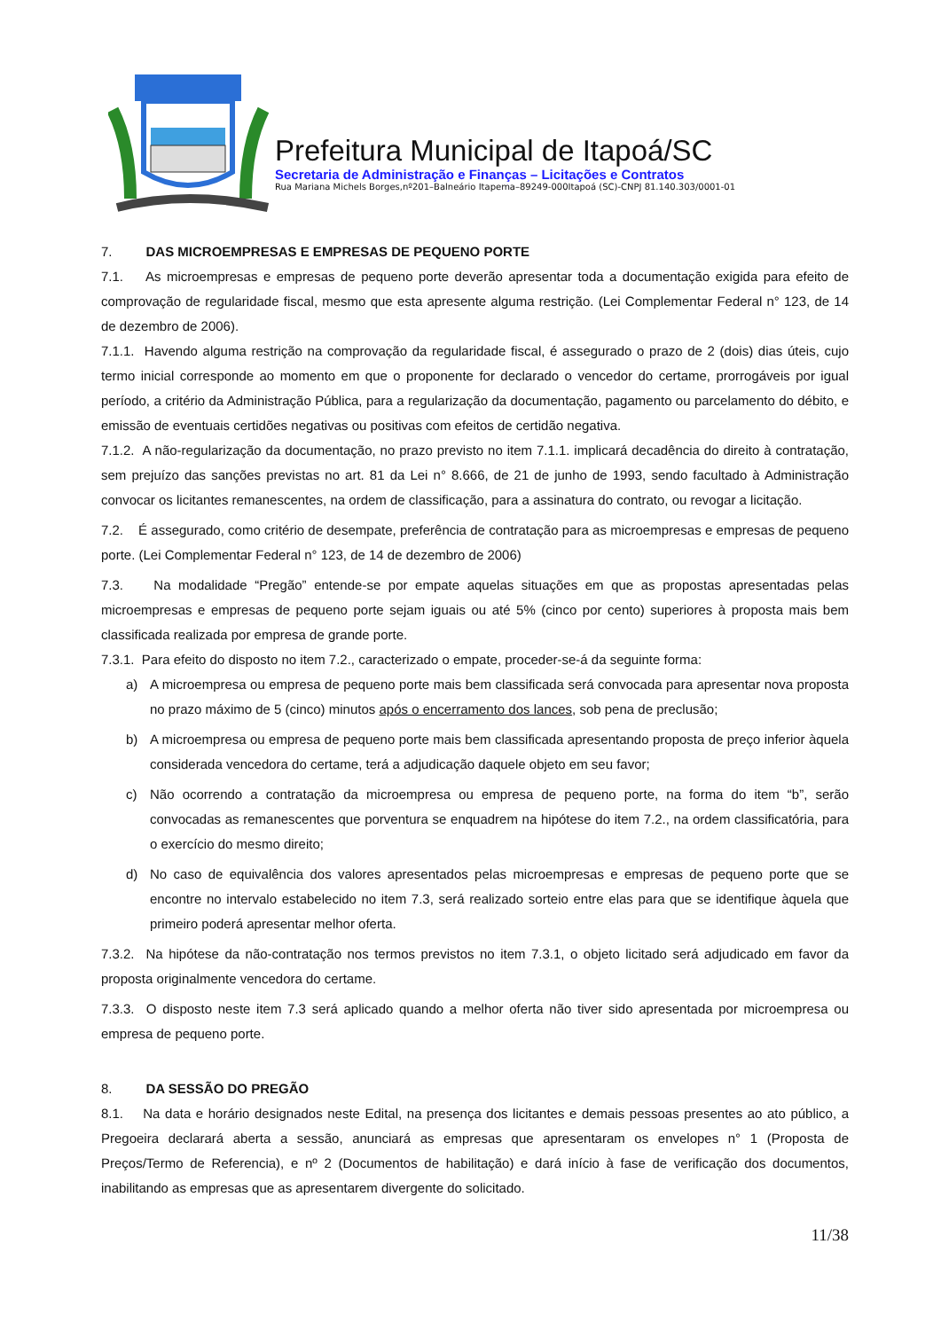Prefeitura Municipal de Itapoá/SC
Secretaria de Administração e Finanças – Licitações e Contratos
Rua Mariana Michels Borges,nº201–Balneário Itapema–89249-000Itapoá (SC)-CNPJ 81.140.303/0001-01
7. DAS MICROEMPRESAS E EMPRESAS DE PEQUENO PORTE
7.1. As microempresas e empresas de pequeno porte deverão apresentar toda a documentação exigida para efeito de comprovação de regularidade fiscal, mesmo que esta apresente alguma restrição. (Lei Complementar Federal n° 123, de 14 de dezembro de 2006).
7.1.1. Havendo alguma restrição na comprovação da regularidade fiscal, é assegurado o prazo de 2 (dois) dias úteis, cujo termo inicial corresponde ao momento em que o proponente for declarado o vencedor do certame, prorrogáveis por igual período, a critério da Administração Pública, para a regularização da documentação, pagamento ou parcelamento do débito, e emissão de eventuais certidões negativas ou positivas com efeitos de certidão negativa.
7.1.2. A não-regularização da documentação, no prazo previsto no item 7.1.1. implicará decadência do direito à contratação, sem prejuízo das sanções previstas no art. 81 da Lei n° 8.666, de 21 de junho de 1993, sendo facultado à Administração convocar os licitantes remanescentes, na ordem de classificação, para a assinatura do contrato, ou revogar a licitação.
7.2. É assegurado, como critério de desempate, preferência de contratação para as microempresas e empresas de pequeno porte. (Lei Complementar Federal n° 123, de 14 de dezembro de 2006)
7.3. Na modalidade “Pregão” entende-se por empate aquelas situações em que as propostas apresentadas pelas microempresas e empresas de pequeno porte sejam iguais ou até 5% (cinco por cento) superiores à proposta mais bem classificada realizada por empresa de grande porte.
7.3.1. Para efeito do disposto no item 7.2., caracterizado o empate, proceder-se-á da seguinte forma:
a) A microempresa ou empresa de pequeno porte mais bem classificada será convocada para apresentar nova proposta no prazo máximo de 5 (cinco) minutos após o encerramento dos lances, sob pena de preclusão;
b) A microempresa ou empresa de pequeno porte mais bem classificada apresentando proposta de preço inferior àquela considerada vencedora do certame, terá a adjudicação daquele objeto em seu favor;
c) Não ocorrendo a contratação da microempresa ou empresa de pequeno porte, na forma do item “b”, serão convocadas as remanescentes que porventura se enquadrem na hipótese do item 7.2., na ordem classificatória, para o exercício do mesmo direito;
d) No caso de equivalência dos valores apresentados pelas microempresas e empresas de pequeno porte que se encontre no intervalo estabelecido no item 7.3, será realizado sorteio entre elas para que se identifique àquela que primeiro poderá apresentar melhor oferta.
7.3.2. Na hipótese da não-contratação nos termos previstos no item 7.3.1, o objeto licitado será adjudicado em favor da proposta originalmente vencedora do certame.
7.3.3. O disposto neste item 7.3 será aplicado quando a melhor oferta não tiver sido apresentada por microempresa ou empresa de pequeno porte.
8. DA SESSÃO DO PREGÃO
8.1. Na data e horário designados neste Edital, na presença dos licitantes e demais pessoas presentes ao ato público, a Pregoeira declarará aberta a sessão, anunciará as empresas que apresentaram os envelopes n° 1 (Proposta de Preços/Termo de Referencia), e nº 2 (Documentos de habilitação) e dará início à fase de verificação dos documentos, inabilitando as empresas que as apresentarem divergente do solicitado.
11/38